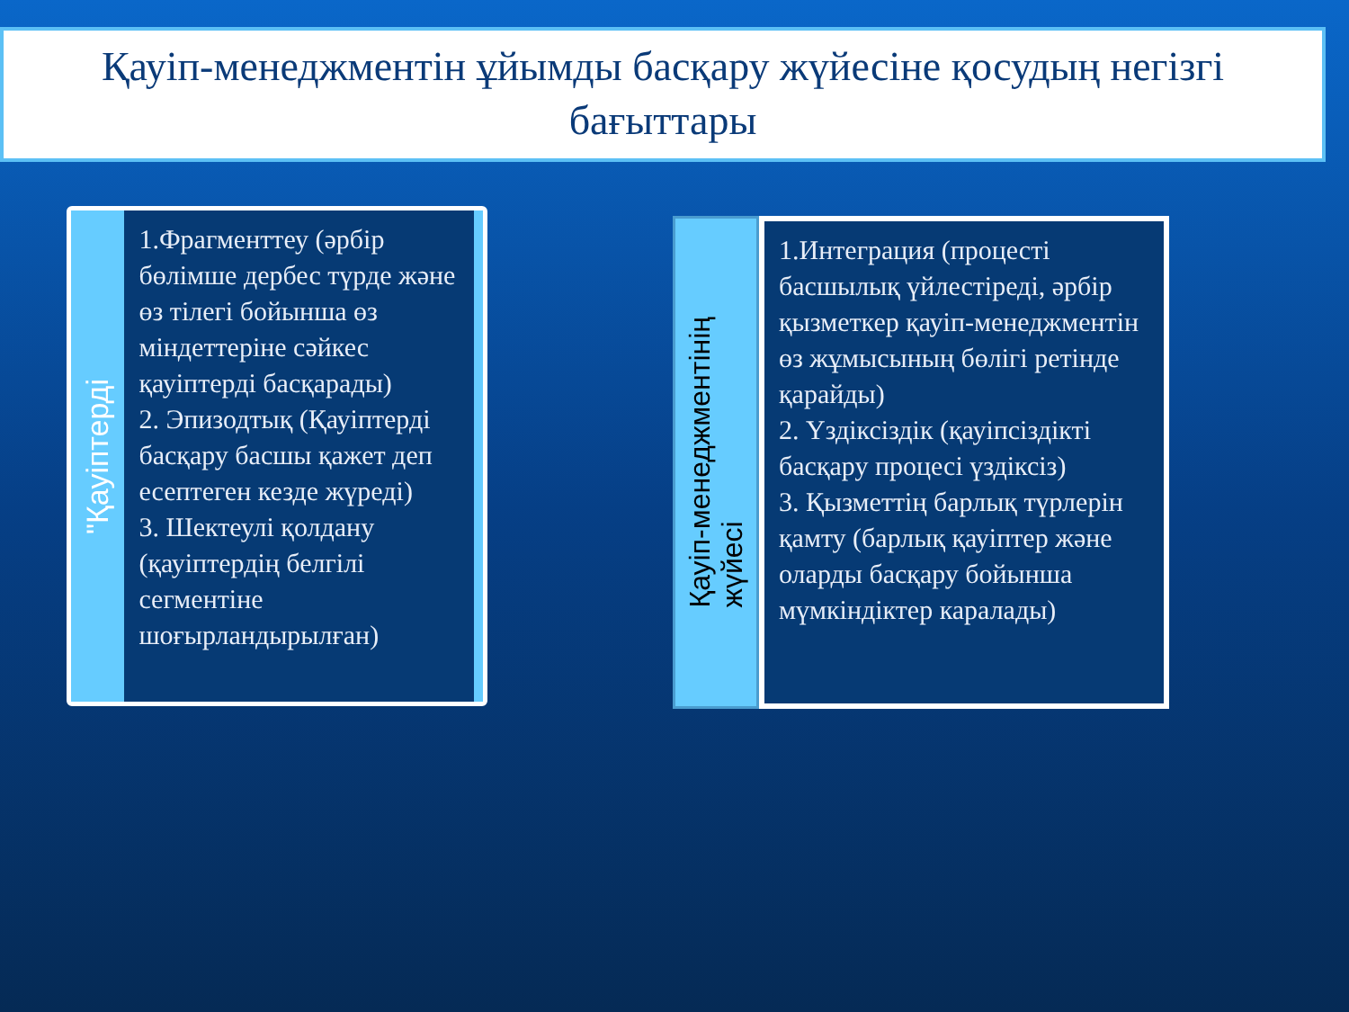Қауіп-менеджментін ұйымды басқару жүйесіне қосудың негізгі бағыттары
"Қауіптерді
1.Фрагменттеу (әрбір бөлімше дербес түрде және өз тілегі бойынша өз міндеттеріне сәйкес қауіптерді басқарады)
2. Эпизодтық (Қауіптерді басқару басшы қажет деп есептеген кезде жүреді)
3. Шектеулі қолдану (қауіптердің белгілі сегментіне шоғырландырылған)
Қауіп-менеджментінің
жүйесі
1.Интеграция (процесті басшылық үйлестіреді, әрбір қызметкер қауіп-менеджментін өз жұмысының бөлігі ретінде қарайды)
2. Үздіксіздік (қауіпсіздікті басқару процесі үздіксіз)
3. Қызметтің барлық түрлерін қамту (барлық қауіптер және оларды басқару бойынша мүмкіндіктер каралады)